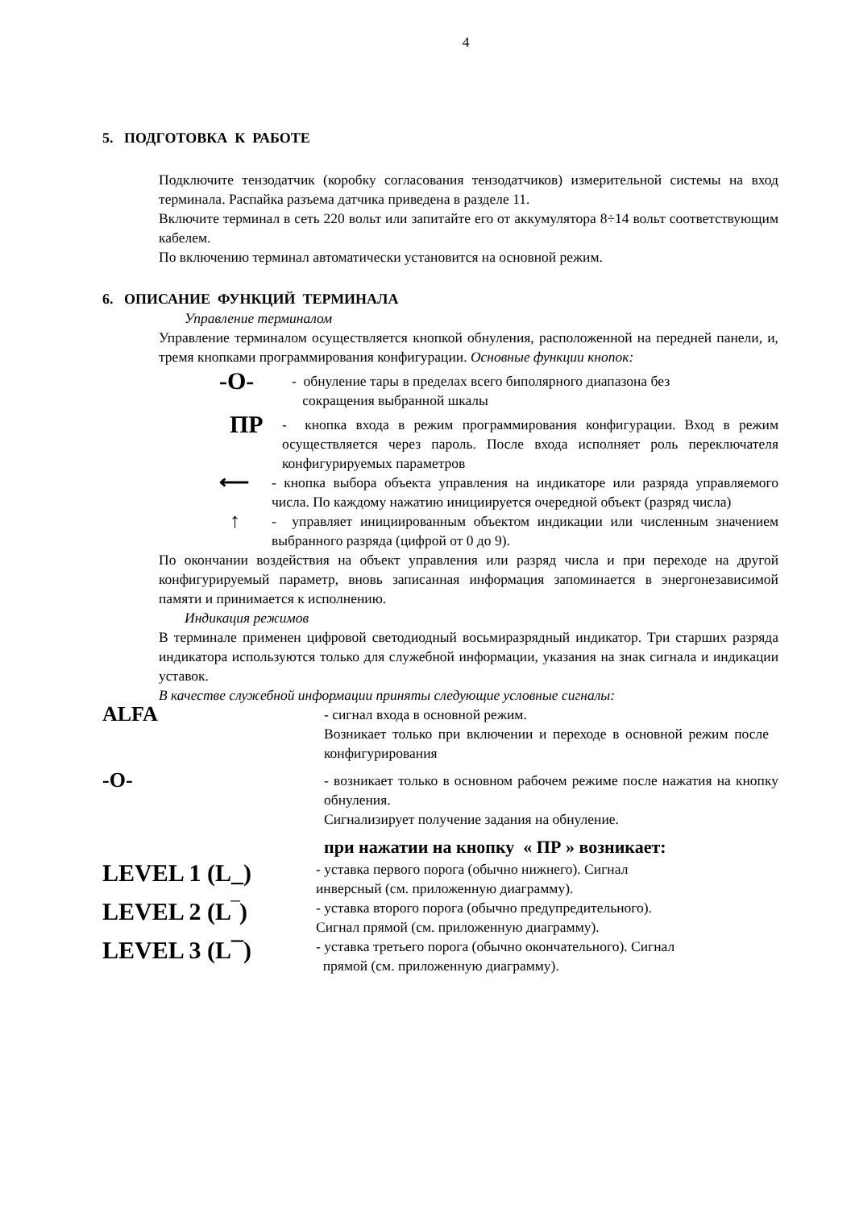4
5. ПОДГОТОВКА К РАБОТЕ
Подключите тензодатчик (коробку согласования тензодатчиков) измерительной системы на вход терминала. Распайка разъема датчика приведена в разделе 11.
Включите терминал в сеть 220 вольт или запитайте его от аккумулятора 8÷14 вольт соответствующим кабелем.
По включению терминал автоматически установится на основной режим.
6. ОПИСАНИЕ ФУНКЦИЙ ТЕРМИНАЛА
Управление терминалом
Управление терминалом осуществляется кнопкой обнуления, расположенной на передней панели, и, тремя кнопками программирования конфигурации. Основные функции кнопок:
-O- - обнуление тары в пределах всего биполярного диапазона без
сокращения выбранной шкалы
ПР - кнопка входа в режим программирования конфигурации. Вход в режим осуществляется через пароль. После входа исполняет роль переключателя конфигурируемых параметров
⟵ - кнопка выбора объекта управления на индикаторе или разряда управляемого числа. По каждому нажатию инициируется очередной объект (разряд числа)
↑ - управляет инициированным объектом индикации или численным значением выбранного разряда (цифрой от 0 до 9).
По окончании воздействия на объект управления или разряд числа и при переходе на другой конфигурируемый параметр, вновь записанная информация запоминается в энергонезависимой памяти и принимается к исполнению.
Индикация режимов
В терминале применен цифровой светодиодный восьмиразрядный индикатор. Три старших разряда индикатора используются только для служебной информации, указания на знак сигнала и индикации уставок.
В качестве служебной информации приняты следующие условные сигналы:
ALFA
- сигнал входа в основной режим.
Возникает только при включении и переходе в основной режим после конфигурирования
-O-
- возникает только в основном рабочем режиме после нажатия на кнопку обнуления.
Сигнализирует получение задания на обнуление.
при нажатии на кнопку « ПР » возникает:
LEVEL 1 (L_)
- уставка первого порога (обычно нижнего). Сигнал
инверсный (см. приложенную диаграмму).
LEVEL 2 (L‾)
- уставка второго порога (обычно предупредительного).
Сигнал прямой (см. приложенную диаграмму).
LEVEL 3 (L¯)
- уставка третьего порога (обычно окончательного). Сигнал
прямой (см. приложенную диаграмму).